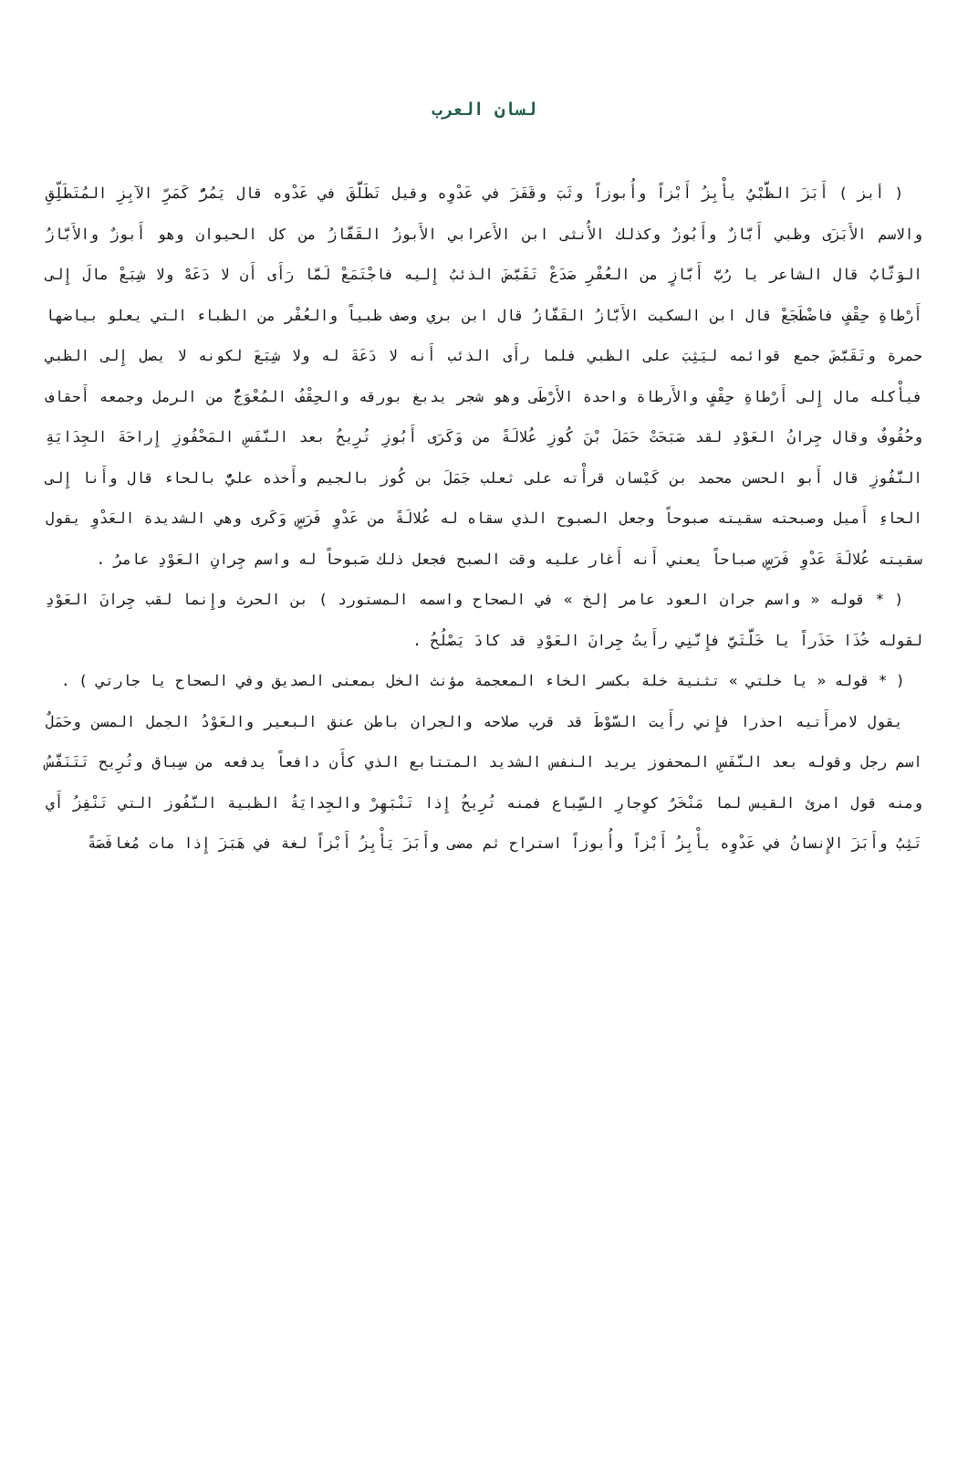لسان العرب
( أبز ) أَبَزَ الظَّبْيُ يأْبِزُ أَبْزاً وأُبوزاً وثَبَ وقَفَزَ في عَدْوِه وقيل تَطَلَّقَ في عَدْوه قال يَمُرُّ كَمَرِّ الآبِزِ المُتَطَلِّقِ والاسم الأَبَزَى وظبي أَبَّازٌ وأَبُوزٌ وكذلك الأُنثى ابن الأَعرابي الأَبوزُ القَفَّازُ من كل الحيوان وهو أَبوزٌ والأَبَّازُ الوَثَّابُ قال الشاعر يا رُبَّ أَبَّازٍ من العُفْرِ صَدَعْ تَقَبَّضَ الذئبُ إِليه فاجْتَمَعْ لَمَّا رَأَى أَن لا دَعَهْ ولا شِبَعْ مالَ إِلى أَرْطاةِ حِقْفٍ فاضْطَجَعْ قال ابن السكيت الأَبَّازُ القَفَّازُ قال ابن بري وصف ظبياً والعُفْر من الظباء التي يعلو بياضها حمرة وتَقَبَّضَ جمع قوائمه ليَثِبَ على الظبي فلما رأَى الذئب أَنه لا دَعَةَ له ولا شِبَعَ لكونه لا يصل إِلى الظبي فيأْكله مال إِلى أَرْطاةِ حِقْفٍ والأَرطاة واحدة الأَرْطَى وهو شجر يدبغ بورقه والحِقْفُ المُعْوَجُّ من الرمل وجمعه أَحقاف وحُقُوفٌ وقال جِرانُ العَوْدِ لقد صَبَحَتْ حَمَلَ بْنَ كُوزِ عُلالَةً من وَكَرَى أَبُوزِ تُرِيحُ بعد النَّفَسِ المَحْفُوزِ إِراحَةَ الجِدَايَةِ النَّفُوزِ قال أَبو الحسن محمد بن كَيْسان قرأْته على ثعلب جَمَلَ بن كُوز بالجيم وأَخذه عليٌّ بالحاء قال وأَنا إِلى الحاءِ أَميل وصبحته سقيته صبوحاً وجعل الصبوح الذي سقاه له عُلالَةً من عَدْوِ فَرَسٍ وَكَرى وهي الشديدة العَدْوِ يقول سقيته عُلالَةَ عَدْوِ فَرَسٍ صباحاً يعني أَنه أَغار عليه وقت الصبح فجعل ذلك صَبوحاً له واسم جِرانِ العَوْدِ عامرُ .
( * قوله « واسم جران العود عامر إلخ » في الصحاح واسمه المستورد ) بن الحرث وإِنما لقب جِرانَ العَوْدِ لقوله خُذَا حَذَراً يا خَلَّتَيَّ فإِنَّنِي رأَيتُ جِرانَ العَوْدِ قد كادَ يَصْلُحُ .
( * قوله « يا خلتي » تثنية خلة بكسر الخاء المعجمة مؤنث الخل بمعنى الصديق وفي الصحاح يا جارتي ) .
يقول لامرأَتيه احذرا فإِني رأَيت السَّوْطَ قد قرب صلاحه والجران باطن عنق البعير والعَوْدُ الجمل المسن وحَمَلٌ اسم رجل وقوله بعد النَّفَسِ المحفوز يريد النفس الشديد المتتابع الذي كأَن دافعاً يدفعه من سِباق وتُرِيح تَتَنَفَّسُ ومنه قول امرئ القيس لما مَنْخَرٌ كوِجارِ السِّباع فمنه تُرِيحُ إِذا تَنْبَهِرْ والجِدايَةُ الظبية النَّفُوز التي تَنْفِزُ أَي تَثِبُ وأَبَزَ الإِنسانُ في عَدْوِه يأْبِزُ أَبْزاً وأُبوزاً استراح ثم مضى وأَبَزَ يَأْبِزُ أَبْزاً لغة في هَبَزَ إِذا مات مُغافَصَةً